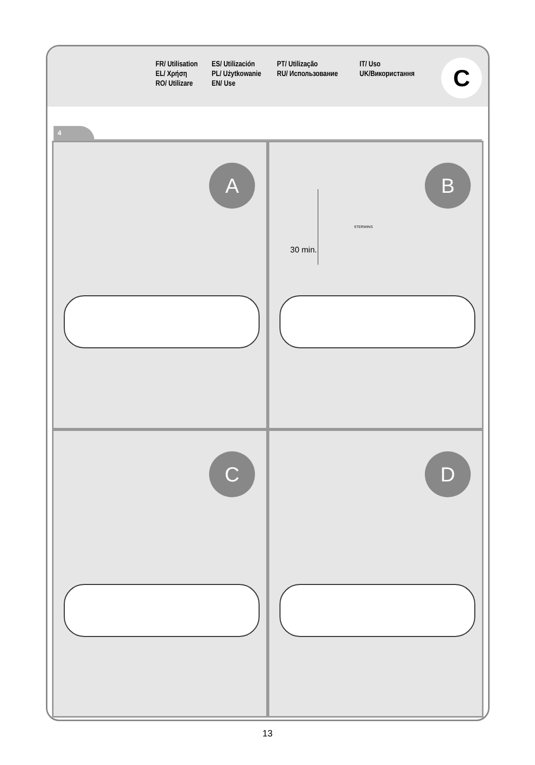FR/ Utilisation ES/ Utilización PT/ Utilização IT/ Uso EL/ Χρήση PL/ Użytkowanie RU/ Использование UK/Використання RO/ Utilizare EN/ Use
C
4
A
B
30 min.
STERWINS
C
D
13